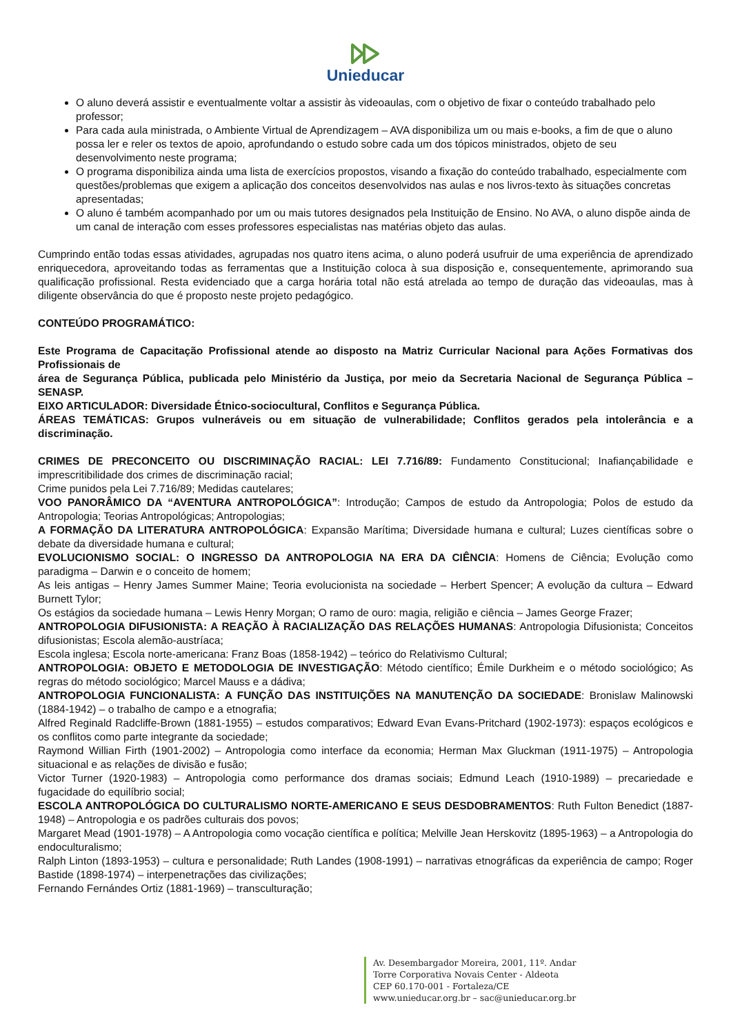Unieducar
O aluno deverá assistir e eventualmente voltar a assistir às videoaulas, com o objetivo de fixar o conteúdo trabalhado pelo professor;
Para cada aula ministrada, o Ambiente Virtual de Aprendizagem – AVA disponibiliza um ou mais e-books, a fim de que o aluno possa ler e reler os textos de apoio, aprofundando o estudo sobre cada um dos tópicos ministrados, objeto de seu desenvolvimento neste programa;
O programa disponibiliza ainda uma lista de exercícios propostos, visando a fixação do conteúdo trabalhado, especialmente com questões/problemas que exigem a aplicação dos conceitos desenvolvidos nas aulas e nos livros-texto às situações concretas apresentadas;
O aluno é também acompanhado por um ou mais tutores designados pela Instituição de Ensino. No AVA, o aluno dispõe ainda de um canal de interação com esses professores especialistas nas matérias objeto das aulas.
Cumprindo então todas essas atividades, agrupadas nos quatro itens acima, o aluno poderá usufruir de uma experiência de aprendizado enriquecedora, aproveitando todas as ferramentas que a Instituição coloca à sua disposição e, consequentemente, aprimorando sua qualificação profissional. Resta evidenciado que a carga horária total não está atrelada ao tempo de duração das videoaulas, mas à diligente observância do que é proposto neste projeto pedagógico.
CONTEÚDO PROGRAMÁTICO:
Este Programa de Capacitação Profissional atende ao disposto na Matriz Curricular Nacional para Ações Formativas dos Profissionais de
área de Segurança Pública, publicada pelo Ministério da Justiça, por meio da Secretaria Nacional de Segurança Pública – SENASP.
EIXO ARTICULADOR: Diversidade Étnico-sociocultural, Conflitos e Segurança Pública.
ÁREAS TEMÁTICAS: Grupos vulneráveis ou em situação de vulnerabilidade; Conflitos gerados pela intolerância e a discriminação.
CRIMES DE PRECONCEITO OU DISCRIMINAÇÃO RACIAL: LEI 7.716/89: Fundamento Constitucional; Inafiançabilidade e imprescritibilidade dos crimes de discriminação racial;
Crime punidos pela Lei 7.716/89; Medidas cautelares;
VOO PANORÂMICO DA “AVENTURA ANTROPOLÓGICA”: Introdução; Campos de estudo da Antropologia; Polos de estudo da Antropologia; Teorias Antropológicas; Antropologias;
A FORMAÇÃO DA LITERATURA ANTROPOLÓGICA: Expansão Marítima; Diversidade humana e cultural; Luzes científicas sobre o debate da diversidade humana e cultural;
EVOLUCIONISMO SOCIAL: O INGRESSO DA ANTROPOLOGIA NA ERA DA CIÊNCIA: Homens de Ciência; Evolução como paradigma – Darwin e o conceito de homem;
As leis antigas – Henry James Summer Maine; Teoria evolucionista na sociedade – Herbert Spencer; A evolução da cultura – Edward Burnett Tylor;
Os estágios da sociedade humana – Lewis Henry Morgan; O ramo de ouro: magia, religião e ciência – James George Frazer;
ANTROPOLOGIA DIFUSIONISTA: A REAÇÃO À RACIALIZAÇÃO DAS RELAÇÕES HUMANAS: Antropologia Difusionista; Conceitos difusionistas; Escola alemão-austríaca;
Escola inglesa; Escola norte-americana: Franz Boas (1858-1942) – teórico do Relativismo Cultural;
ANTROPOLOGIA: OBJETO E METODOLOGIA DE INVESTIGAÇÃO: Método científico; Émile Durkheim e o método sociológico; As regras do método sociológico; Marcel Mauss e a dádiva;
ANTROPOLOGIA FUNCIONALISTA: A FUNÇÃO DAS INSTITUIÇÕES NA MANUTENÇÃO DA SOCIEDADE: Bronislaw Malinowski (1884-1942) – o trabalho de campo e a etnografia;
Alfred Reginald Radcliffe-Brown (1881-1955) – estudos comparativos; Edward Evan Evans-Pritchard (1902-1973): espaços ecológicos e os conflitos como parte integrante da sociedade;
Raymond Willian Firth (1901-2002) – Antropologia como interface da economia; Herman Max Gluckman (1911-1975) – Antropologia situacional e as relações de divisão e fusão;
Victor Turner (1920-1983) – Antropologia como performance dos dramas sociais; Edmund Leach (1910-1989) – precariedade e fugacidade do equilíbrio social;
ESCOLA ANTROPOLÓGICA DO CULTURALISMO NORTE-AMERICANO E SEUS DESDOBRAMENTOS: Ruth Fulton Benedict (1887-1948) – Antropologia e os padrões culturais dos povos;
Margaret Mead (1901-1978) – A Antropologia como vocação científica e política; Melville Jean Herskovitz (1895-1963) – a Antropologia do endoculturalismo;
Ralph Linton (1893-1953) – cultura e personalidade; Ruth Landes (1908-1991) – narrativas etnográficas da experiência de campo; Roger Bastide (1898-1974) – interpenetrações das civilizações;
Fernando Fernándes Ortiz (1881-1969) – transculturação;
Av. Desembargador Moreira, 2001, 11º. Andar
Torre Corporativa Novais Center - Aldeota
CEP 60.170-001 - Fortaleza/CE
www.unieducar.org.br – sac@unieducar.org.br